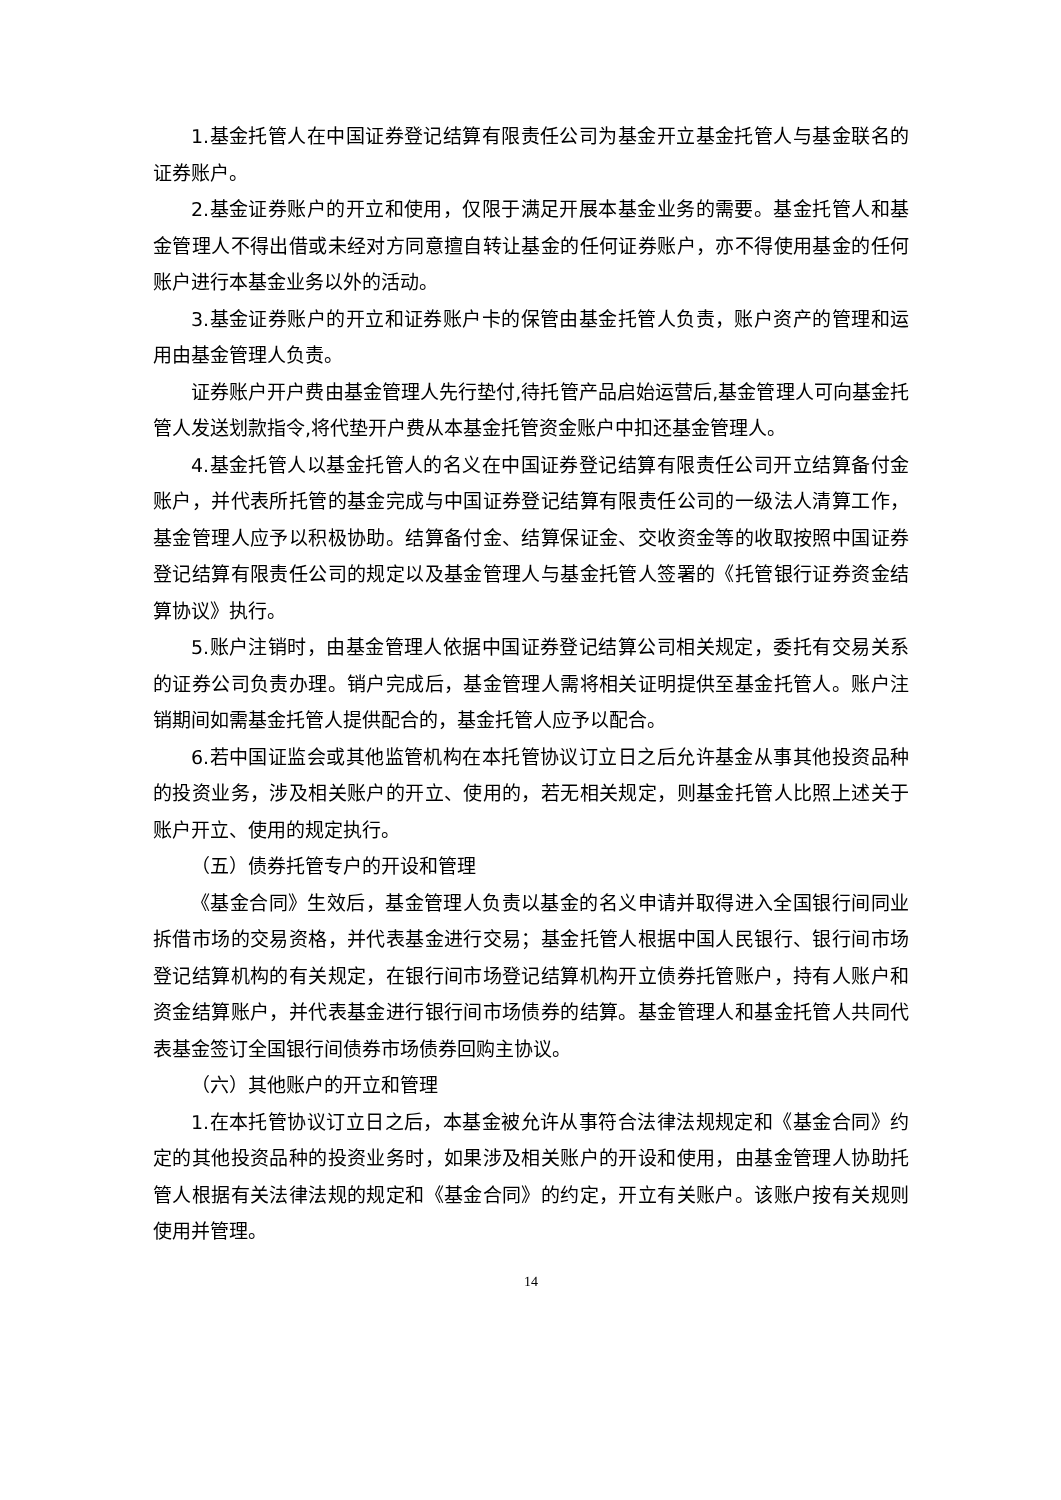1.基金托管人在中国证券登记结算有限责任公司为基金开立基金托管人与基金联名的证券账户。
2.基金证券账户的开立和使用，仅限于满足开展本基金业务的需要。基金托管人和基金管理人不得出借或未经对方同意擅自转让基金的任何证券账户，亦不得使用基金的任何账户进行本基金业务以外的活动。
3.基金证券账户的开立和证券账户卡的保管由基金托管人负责，账户资产的管理和运用由基金管理人负责。
证券账户开户费由基金管理人先行垫付,待托管产品启始运营后,基金管理人可向基金托管人发送划款指令,将代垫开户费从本基金托管资金账户中扣还基金管理人。
4.基金托管人以基金托管人的名义在中国证券登记结算有限责任公司开立结算备付金账户，并代表所托管的基金完成与中国证券登记结算有限责任公司的一级法人清算工作，基金管理人应予以积极协助。结算备付金、结算保证金、交收资金等的收取按照中国证券登记结算有限责任公司的规定以及基金管理人与基金托管人签署的《托管银行证券资金结算协议》执行。
5.账户注销时，由基金管理人依据中国证券登记结算公司相关规定，委托有交易关系的证券公司负责办理。销户完成后，基金管理人需将相关证明提供至基金托管人。账户注销期间如需基金托管人提供配合的，基金托管人应予以配合。
6.若中国证监会或其他监管机构在本托管协议订立日之后允许基金从事其他投资品种的投资业务，涉及相关账户的开立、使用的，若无相关规定，则基金托管人比照上述关于账户开立、使用的规定执行。
（五）债券托管专户的开设和管理
《基金合同》生效后，基金管理人负责以基金的名义申请并取得进入全国银行间同业拆借市场的交易资格，并代表基金进行交易；基金托管人根据中国人民银行、银行间市场登记结算机构的有关规定，在银行间市场登记结算机构开立债券托管账户，持有人账户和资金结算账户，并代表基金进行银行间市场债券的结算。基金管理人和基金托管人共同代表基金签订全国银行间债券市场债券回购主协议。
（六）其他账户的开立和管理
1.在本托管协议订立日之后，本基金被允许从事符合法律法规规定和《基金合同》约定的其他投资品种的投资业务时，如果涉及相关账户的开设和使用，由基金管理人协助托管人根据有关法律法规的规定和《基金合同》的约定，开立有关账户。该账户按有关规则使用并管理。
14